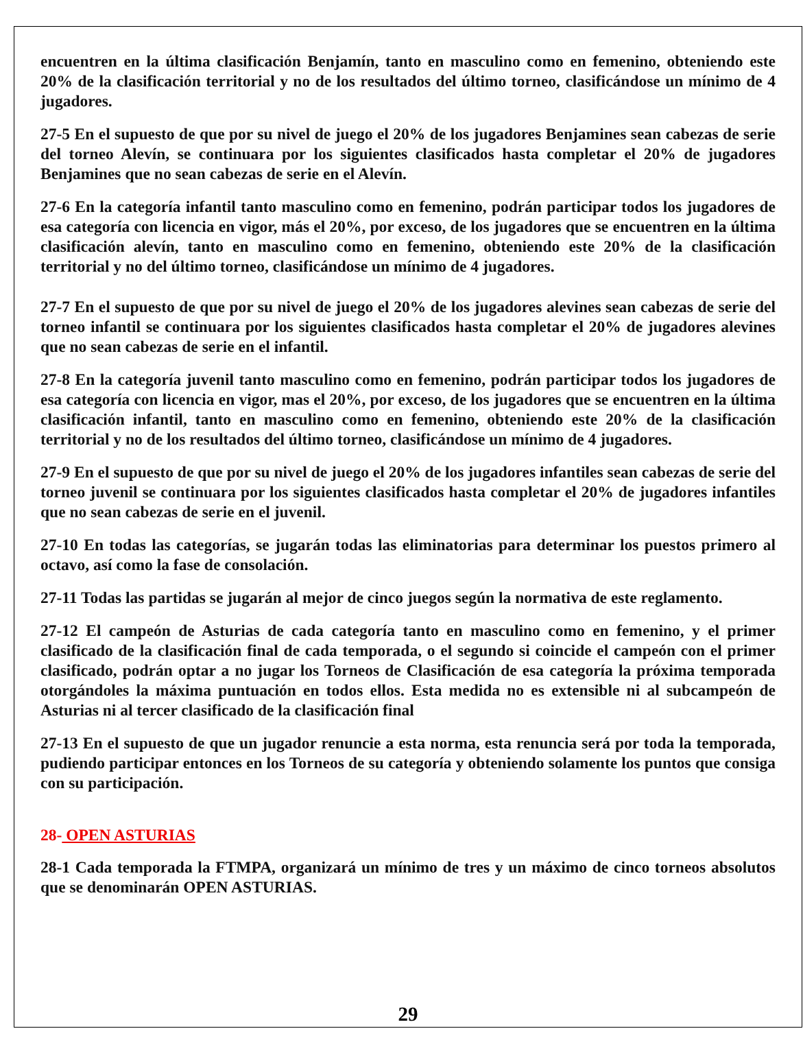encuentren en la última clasificación Benjamín, tanto en masculino como en femenino, obteniendo este 20% de la clasificación territorial y no de los resultados del último torneo, clasificándose un mínimo de 4 jugadores.
27-5 En el supuesto de que por su nivel de juego el 20% de los jugadores Benjamines sean cabezas de serie del torneo Alevín, se continuara por los siguientes clasificados hasta completar el 20% de jugadores Benjamines que no sean cabezas de serie en el Alevín.
27-6 En la categoría infantil tanto masculino como en femenino, podrán participar todos los jugadores de esa categoría con licencia en vigor, más el 20%, por exceso, de los jugadores que se encuentren en la última clasificación alevín, tanto en masculino como en femenino, obteniendo este 20% de la clasificación territorial y no del último torneo, clasificándose un mínimo de 4 jugadores.
27-7 En el supuesto de que por su nivel de juego el 20% de los jugadores alevines sean cabezas de serie del torneo infantil se continuara por los siguientes clasificados hasta completar el 20% de jugadores alevines que no sean cabezas de serie en el infantil.
27-8 En la categoría juvenil tanto masculino como en femenino, podrán participar todos los jugadores de esa categoría con licencia en vigor, mas el 20%, por exceso, de los jugadores que se encuentren en la última clasificación infantil, tanto en masculino como en femenino, obteniendo este 20% de la clasificación territorial y no de los resultados del último torneo, clasificándose un mínimo de 4 jugadores.
27-9 En el supuesto de que por su nivel de juego el 20% de los jugadores infantiles sean cabezas de serie del torneo juvenil se continuara por los siguientes clasificados hasta completar el 20% de jugadores infantiles que no sean cabezas de serie en el juvenil.
27-10 En todas las categorías, se jugarán todas las eliminatorias para determinar los puestos primero al octavo, así como la fase de consolación.
27-11 Todas las partidas se jugarán al mejor de cinco juegos según la normativa de este reglamento.
27-12 El campeón de Asturias de cada categoría tanto en masculino como en femenino, y el primer clasificado de la clasificación final de cada temporada, o el segundo si coincide el campeón con el primer clasificado, podrán optar a no jugar los Torneos de Clasificación de esa categoría la próxima temporada otorgándoles la máxima puntuación en todos ellos. Esta medida no es extensible ni al subcampeón de Asturias ni al tercer clasificado de la clasificación final
27-13 En el supuesto de que un jugador renuncie a esta norma, esta renuncia será por toda la temporada, pudiendo participar entonces en los Torneos de su categoría y obteniendo solamente los puntos que consiga con su participación.
28- OPEN ASTURIAS
28-1 Cada temporada la FTMPA, organizará un mínimo de tres y un máximo de cinco torneos absolutos que se denominarán OPEN ASTURIAS.
29